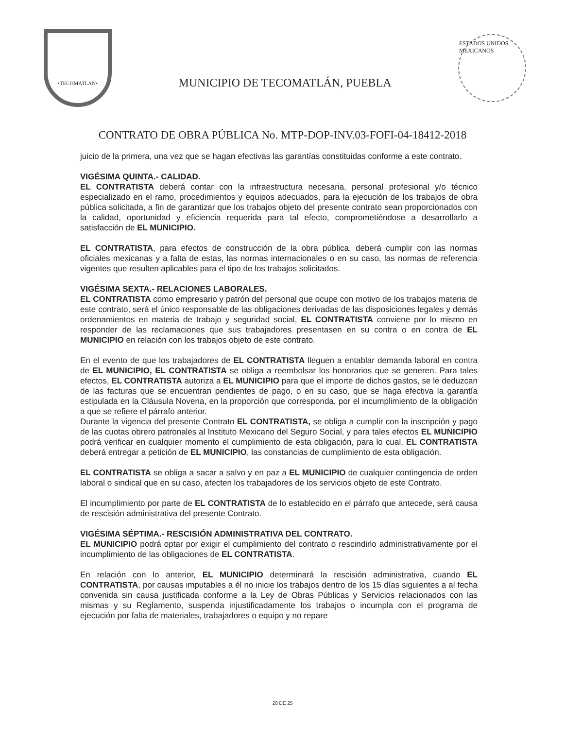•TECOMATLAN•
MUNICIPIO DE TECOMATLÁN, PUEBLA
ESTADOS UNIDOS MEXICANOS
CONTRATO DE OBRA PÚBLICA No. MTP-DOP-INV.03-FOFI-04-18412-2018
juicio de la primera, una vez que se hagan efectivas las garantías constituidas conforme a este contrato.
VIGÉSIMA QUINTA.- CALIDAD.
EL CONTRATISTA deberá contar con la infraestructura necesaria, personal profesional y/o técnico especializado en el ramo, procedimientos y equipos adecuados, para la ejecución de los trabajos de obra pública solicitada, a fin de garantizar que los trabajos objeto del presente contrato sean proporcionados con la calidad, oportunidad y eficiencia requerida para tal efecto, comprometiéndose a desarrollarlo a satisfacción de EL MUNICIPIO.
EL CONTRATISTA, para efectos de construcción de la obra pública, deberá cumplir con las normas oficiales mexicanas y a falta de estas, las normas internacionales o en su caso, las normas de referencia vigentes que resulten aplicables para el tipo de los trabajos solicitados.
VIGÉSIMA SEXTA.- RELACIONES LABORALES.
EL CONTRATISTA como empresario y patrón del personal que ocupe con motivo de los trabajos materia de este contrato, será el único responsable de las obligaciones derivadas de las disposiciones legales y demás ordenamientos en materia de trabajo y seguridad social, EL CONTRATISTA conviene por lo mismo en responder de las reclamaciones que sus trabajadores presentasen en su contra o en contra de EL MUNICIPIO en relación con los trabajos objeto de este contrato.
En el evento de que los trabajadores de EL CONTRATISTA lleguen a entablar demanda laboral en contra de EL MUNICIPIO, EL CONTRATISTA se obliga a reembolsar los honorarios que se generen. Para tales efectos, EL CONTRATISTA autoriza a EL MUNICIPIO para que el importe de dichos gastos, se le deduzcan de las facturas que se encuentran pendientes de pago, o en su caso, que se haga efectiva la garantía estipulada en la Cláusula Novena, en la proporción que corresponda, por el incumplimiento de la obligación a que se refiere el párrafo anterior.
Durante la vigencia del presente Contrato EL CONTRATISTA, se obliga a cumplir con la inscripción y pago de las cuotas obrero patronales al Instituto Mexicano del Seguro Social, y para tales efectos EL MUNICIPIO podrá verificar en cualquier momento el cumplimiento de esta obligación, para lo cual, EL CONTRATISTA deberá entregar a petición de EL MUNICIPIO, las constancias de cumplimiento de esta obligación.
EL CONTRATISTA se obliga a sacar a salvo y en paz a EL MUNICIPIO de cualquier contingencia de orden laboral o sindical que en su caso, afecten los trabajadores de los servicios objeto de este Contrato.
El incumplimiento por parte de EL CONTRATISTA de lo establecido en el párrafo que antecede, será causa de rescisión administrativa del presente Contrato.
VIGÉSIMA SÉPTIMA.- RESCISIÓN ADMINISTRATIVA DEL CONTRATO.
EL MUNICIPIO podrá optar por exigir el cumplimiento del contrato o rescindirlo administrativamente por el incumplimiento de las obligaciones de EL CONTRATISTA.
En relación con lo anterior, EL MUNICIPIO determinará la rescisión administrativa, cuando EL CONTRATISTA, por causas imputables a él no inicie los trabajos dentro de los 15 días siguientes a al fecha convenida sin causa justificada conforme a la Ley de Obras Públicas y Servicios relacionados con las mismas y su Reglamento, suspenda injustificadamente los trabajos o incumpla con el programa de ejecución por falta de materiales, trabajadores o equipo y no repare
20 DE 25